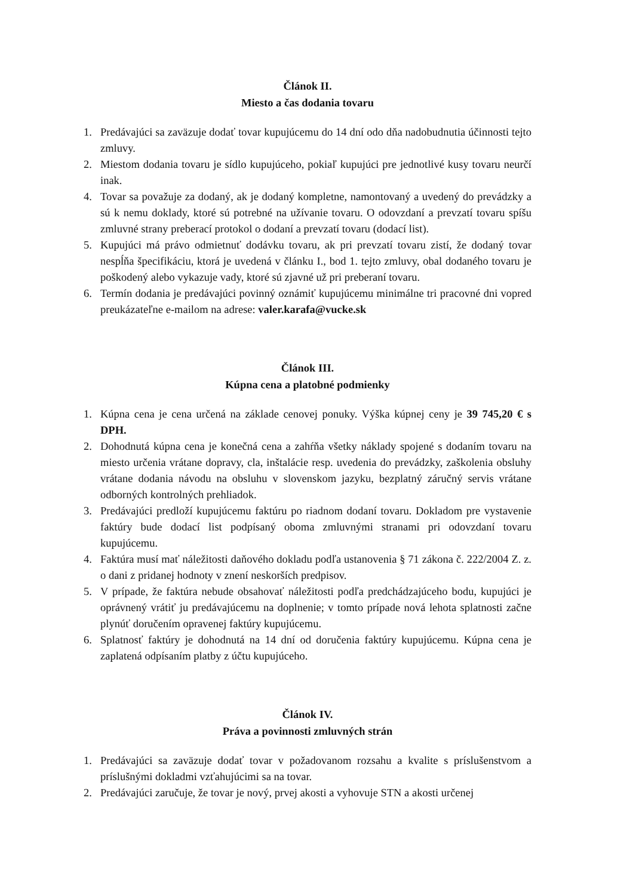Článok II.
Miesto a čas dodania tovaru
1. Predávajúci sa zaväzuje dodať tovar kupujúcemu do 14 dní odo dňa nadobudnutia účinnosti tejto zmluvy.
2. Miestom dodania tovaru je sídlo kupujúceho, pokiaľ kupujúci pre jednotlivé kusy tovaru neurčí inak.
4. Tovar sa považuje za dodaný, ak je dodaný kompletne, namontovaný a uvedený do prevádzky a sú k nemu doklady, ktoré sú potrebné na užívanie tovaru. O odovzdaní a prevzatí tovaru spíšu zmluvné strany preberací protokol o dodaní a prevzatí tovaru (dodací list).
5. Kupujúci má právo odmietnuť dodávku tovaru, ak pri prevzatí tovaru zistí, že dodaný tovar nespĺňa špecifikáciu, ktorá je uvedená v článku I., bod 1. tejto zmluvy, obal dodaného tovaru je poškodený alebo vykazuje vady, ktoré sú zjavné už pri preberaní tovaru.
6. Termín dodania je predávajúci povinný oznámiť kupujúcemu minimálne tri pracovné dni vopred preukázateľne e-mailom na adrese: valer.karafa@vucke.sk
Článok III.
Kúpna cena a platobné podmienky
1. Kúpna cena je cena určená na základe cenovej ponuky. Výška kúpnej ceny je 39 745,20 € s DPH.
2. Dohodnutá kúpna cena je konečná cena a zahŕňa všetky náklady spojené s dodaním tovaru na miesto určenia vrátane dopravy, cla, inštalácie resp. uvedenia do prevádzky, zaškolenia obsluhy vrátane dodania návodu na obsluhu v slovenskom jazyku, bezplatný záručný servis vrátane odborných kontrolných prehliadok.
3. Predávajúci predloží kupujúcemu faktúru po riadnom dodaní tovaru. Dokladom pre vystavenie faktúry bude dodací list podpísaný oboma zmluvnými stranami pri odovzdaní tovaru kupujúcemu.
4. Faktúra musí mať náležitosti daňového dokladu podľa ustanovenia § 71 zákona č. 222/2004 Z. z. o dani z pridanej hodnoty v znení neskorších predpisov.
5. V prípade, že faktúra nebude obsahovať náležitosti podľa predchádzajúceho bodu, kupujúci je oprávnený vrátiť ju predávajúcemu na doplnenie; v tomto prípade nová lehota splatnosti začne plynúť doručením opravenej faktúry kupujúcemu.
6. Splatnosť faktúry je dohodnutá na 14 dní od doručenia faktúry kupujúcemu. Kúpna cena je zaplatená odpísaním platby z účtu kupujúceho.
Článok IV.
Práva a povinnosti zmluvných strán
1. Predávajúci sa zaväzuje dodať tovar v požadovanom rozsahu a kvalite s príslušenstvom a príslušnými dokladmi vzťahujúcimi sa na tovar.
2. Predávajúci zaručuje, že tovar je nový, prvej akosti a vyhovuje STN a akosti určenej